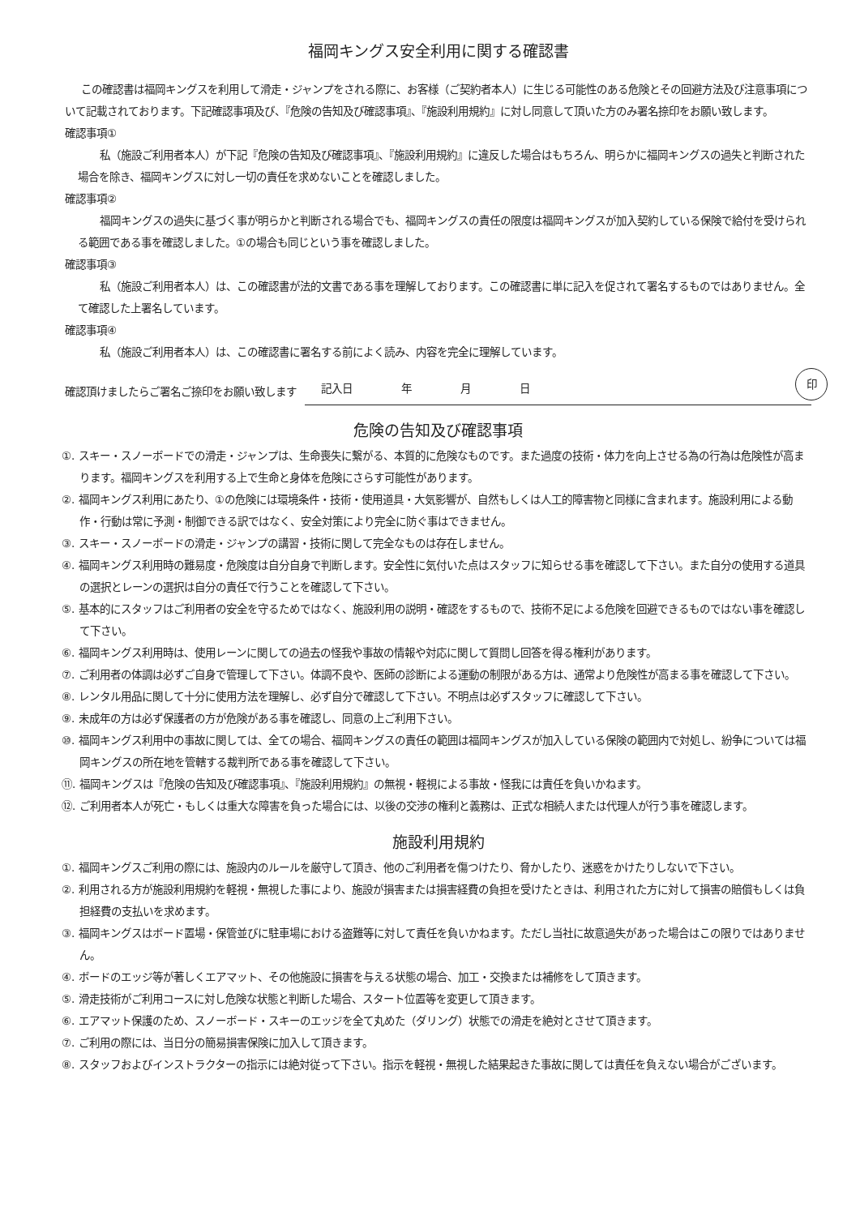福岡キングス安全利用に関する確認書
この確認書は福岡キングスを利用して滑走・ジャンプをされる際に、お客様（ご契約者本人）に生じる可能性のある危険とその回避方法及び注意事項について記載されております。下記確認事項及び、『危険の告知及び確認事項』、『施設利用規約』に対し同意して頂いた方のみ署名捺印をお願い致します。
確認事項①
私（施設ご利用者本人）が下記『危険の告知及び確認事項』、『施設利用規約』に違反した場合はもちろん、明らかに福岡キングスの過失と判断された場合を除き、福岡キングスに対し一切の責任を求めないことを確認しました。
確認事項②
福岡キングスの過失に基づく事が明らかと判断される場合でも、福岡キングスの責任の限度は福岡キングスが加入契約している保険で給付を受けられる範囲である事を確認しました。①の場合も同じという事を確認しました。
確認事項③
私（施設ご利用者本人）は、この確認書が法的文書である事を理解しております。この確認書に単に記入を促されて署名するものではありません。全て確認した上署名しています。
確認事項④
私（施設ご利用者本人）は、この確認書に署名する前によく読み、内容を完全に理解しています。
確認頂けましたらご署名ご捺印をお願い致します
記入日 年 月 日
印
危険の告知及び確認事項
①. スキー・スノーボードでの滑走・ジャンプは、生命喪失に繋がる、本質的に危険なものです。また過度の技術・体力を向上させる為の行為は危険性が高まります。福岡キングスを利用する上で生命と身体を危険にさらす可能性があります。
②. 福岡キングス利用にあたり、①の危険には環境条件・技術・使用道具・大気影響が、自然もしくは人工的障害物と同様に含まれます。施設利用による動作・行動は常に予測・制御できる訳ではなく、安全対策により完全に防ぐ事はできません。
③. スキー・スノーボードの滑走・ジャンプの講習・技術に関して完全なものは存在しません。
④. 福岡キングス利用時の難易度・危険度は自分自身で判断します。安全性に気付いた点はスタッフに知らせる事を確認して下さい。また自分の使用する道具の選択とレーンの選択は自分の責任で行うことを確認して下さい。
⑤. 基本的にスタッフはご利用者の安全を守るためではなく、施設利用の説明・確認をするもので、技術不足による危険を回避できるものではない事を確認して下さい。
⑥. 福岡キングス利用時は、使用レーンに関しての過去の怪我や事故の情報や対応に関して質問し回答を得る権利があります。
⑦. ご利用者の体調は必ずご自身で管理して下さい。体調不良や、医師の診断による運動の制限がある方は、通常より危険性が高まる事を確認して下さい。
⑧. レンタル用品に関して十分に使用方法を理解し、必ず自分で確認して下さい。不明点は必ずスタッフに確認して下さい。
⑨. 未成年の方は必ず保護者の方が危険がある事を確認し、同意の上ご利用下さい。
⑩. 福岡キングス利用中の事故に関しては、全ての場合、福岡キングスの責任の範囲は福岡キングスが加入している保険の範囲内で対処し、紛争については福岡キングスの所在地を管轄する裁判所である事を確認して下さい。
⑪. 福岡キングスは『危険の告知及び確認事項』、『施設利用規約』の無視・軽視による事故・怪我には責任を負いかねます。
⑫. ご利用者本人が死亡・もしくは重大な障害を負った場合には、以後の交渉の権利と義務は、正式な相続人または代理人が行う事を確認します。
施設利用規約
①. 福岡キングスご利用の際には、施設内のルールを厳守して頂き、他のご利用者を傷つけたり、脅かしたり、迷惑をかけたりしないで下さい。
②. 利用される方が施設利用規約を軽視・無視した事により、施設が損害または損害経費の負担を受けたときは、利用された方に対して損害の賠償もしくは負担経費の支払いを求めます。
③. 福岡キングスはボード置場・保管並びに駐車場における盗難等に対して責任を負いかねます。ただし当社に故意過失があった場合はこの限りではありません。
④. ボードのエッジ等が著しくエアマット、その他施設に損害を与える状態の場合、加工・交換または補修をして頂きます。
⑤. 滑走技術がご利用コースに対し危険な状態と判断した場合、スタート位置等を変更して頂きます。
⑥. エアマット保護のため、スノーボード・スキーのエッジを全て丸めた（ダリング）状態での滑走を絶対とさせて頂きます。
⑦. ご利用の際には、当日分の簡易損害保険に加入して頂きます。
⑧. スタッフおよびインストラクターの指示には絶対従って下さい。指示を軽視・無視した結果起きた事故に関しては責任を負えない場合がございます。